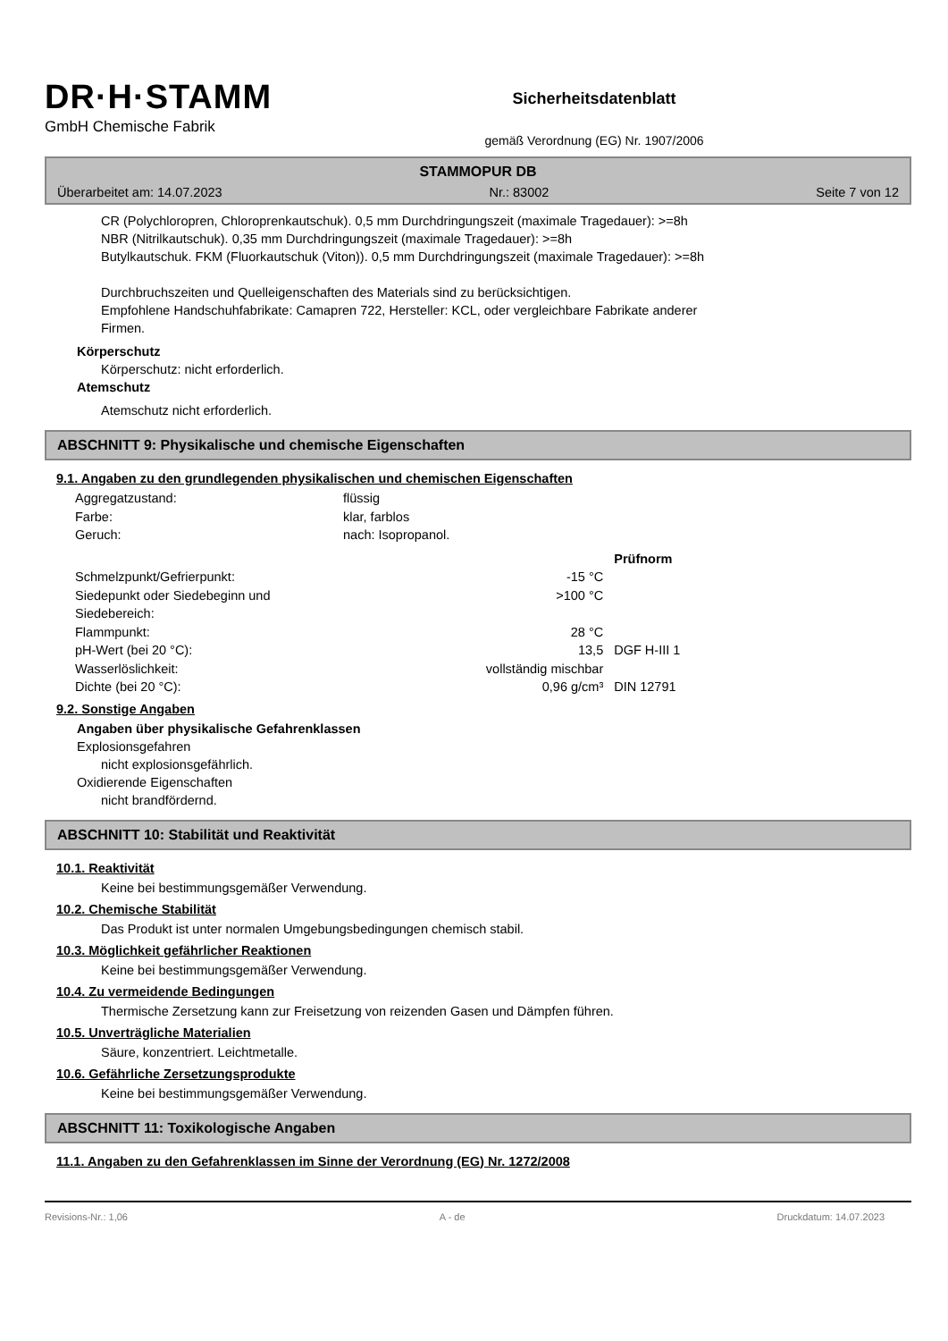DR·H·STAMM
GmbH Chemische Fabrik
Sicherheitsdatenblatt
gemäß Verordnung (EG) Nr. 1907/2006
STAMMOPUR DB
Überarbeitet am: 14.07.2023 Nr.: 83002 Seite 7 von 12
CR (Polychloropren, Chloroprenkautschuk). 0,5 mm Durchdringungszeit (maximale Tragedauer): >=8h
NBR (Nitrilkautschuk). 0,35 mm Durchdringungszeit (maximale Tragedauer): >=8h
Butylkautschuk. FKM (Fluorkautschuk (Viton)). 0,5 mm Durchdringungszeit (maximale Tragedauer): >=8h
Durchbruchszeiten und Quelleigenschaften des Materials sind zu berücksichtigen.
Empfohlene Handschuhfabrikate: Camapren 722, Hersteller: KCL, oder vergleichbare Fabrikate anderer
Firmen.
Körperschutz
Körperschutz: nicht erforderlich.
Atemschutz
Atemschutz nicht erforderlich.
ABSCHNITT 9: Physikalische und chemische Eigenschaften
9.1. Angaben zu den grundlegenden physikalischen und chemischen Eigenschaften
| Aggregatzustand: | flüssig | | |
| Farbe: | klar, farblos | | |
| Geruch: | nach: Isopropanol. | | |
| | | | Prüfnorm |
| Schmelzpunkt/Gefrierpunkt: | | -15 °C | |
| Siedepunkt oder Siedebeginn und Siedebereich: | | >100 °C | |
| Flammpunkt: | | 28 °C | |
| pH-Wert (bei 20 °C): | | 13,5 | DGF H-III 1 |
| Wasserlöslichkeit: | | vollständig mischbar | |
| Dichte (bei 20 °C): | | 0,96 g/cm³ | DIN 12791 |
9.2. Sonstige Angaben
Angaben über physikalische Gefahrenklassen
Explosionsgefahren
nicht explosionsgefährlich.
Oxidierende Eigenschaften
nicht brandfördernd.
ABSCHNITT 10: Stabilität und Reaktivität
10.1. Reaktivität
Keine bei bestimmungsgemäßer Verwendung.
10.2. Chemische Stabilität
Das Produkt ist unter normalen Umgebungsbedingungen chemisch stabil.
10.3. Möglichkeit gefährlicher Reaktionen
Keine bei bestimmungsgemäßer Verwendung.
10.4. Zu vermeidende Bedingungen
Thermische Zersetzung kann zur Freisetzung von reizenden Gasen und Dämpfen führen.
10.5. Unverträgliche Materialien
Säure, konzentriert. Leichtmetalle.
10.6. Gefährliche Zersetzungsprodukte
Keine bei bestimmungsgemäßer Verwendung.
ABSCHNITT 11: Toxikologische Angaben
11.1. Angaben zu den Gefahrenklassen im Sinne der Verordnung (EG) Nr. 1272/2008
Revisions-Nr.: 1,06 A - de Druckdatum: 14.07.2023